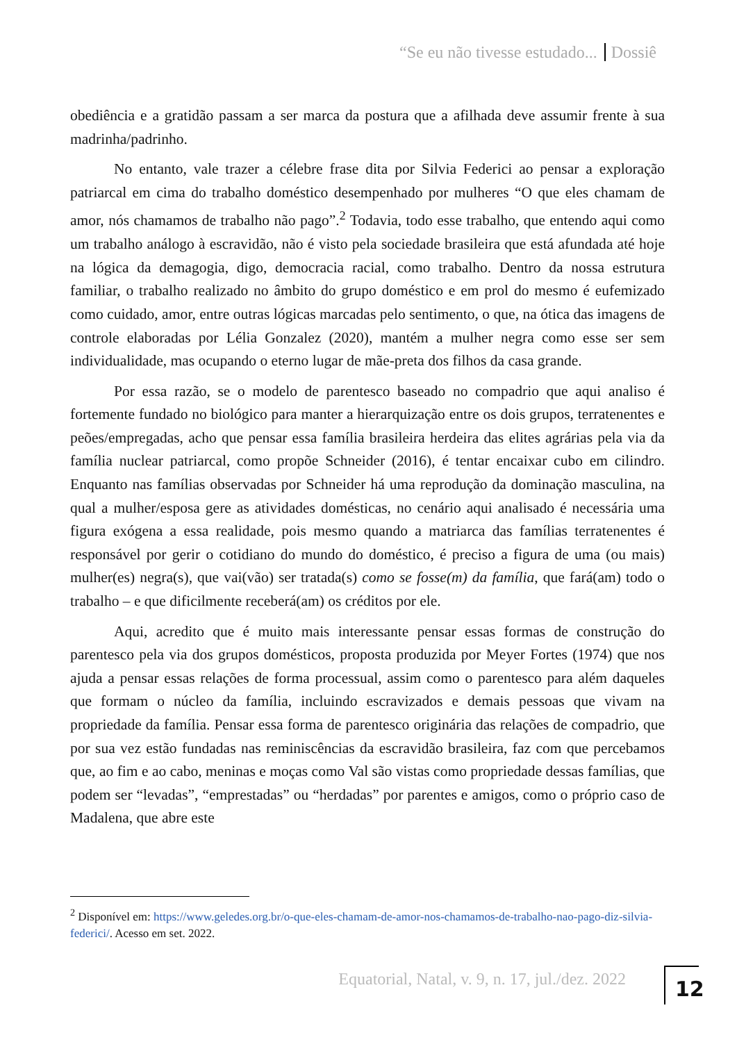“Se eu não tivesse estudado... Dossiê
obediência e a gratidão passam a ser marca da postura que a afilhada deve assumir frente à sua madrinha/padrinho.
No entanto, vale trazer a célebre frase dita por Silvia Federici ao pensar a exploração patriarcal em cima do trabalho doméstico desempenhado por mulheres “O que eles chamam de amor, nós chamamos de trabalho não pago”.<sup>2</sup> Todavia, todo esse trabalho, que entendo aqui como um trabalho análogo à escravidão, não é visto pela sociedade brasileira que está afundada até hoje na lógica da demagogia, digo, democracia racial, como trabalho. Dentro da nossa estrutura familiar, o trabalho realizado no âmbito do grupo doméstico e em prol do mesmo é eufemizado como cuidado, amor, entre outras lógicas marcadas pelo sentimento, o que, na ótica das imagens de controle elaboradas por Lélia Gonzalez (2020), mantém a mulher negra como esse ser sem individualidade, mas ocupando o eterno lugar de mãe-preta dos filhos da casa grande.
Por essa razão, se o modelo de parentesco baseado no compadrio que aqui analiso é fortemente fundado no biológico para manter a hierarquização entre os dois grupos, terratenentes e peões/empregadas, acho que pensar essa família brasileira herdeira das elites agrárias pela via da família nuclear patriarcal, como propõe Schneider (2016), é tentar encaixar cubo em cilindro. Enquanto nas famílias observadas por Schneider há uma reprodução da dominação masculina, na qual a mulher/esposa gere as atividades domésticas, no cenário aqui analisado é necessária uma figura exógena a essa realidade, pois mesmo quando a matriarca das famílias terratenentes é responsável por gerir o cotidiano do mundo do doméstico, é preciso a figura de uma (ou mais) mulher(es) negra(s), que vai(vão) ser tratada(s) como se fosse(m) da família, que fará(am) todo o trabalho – e que dificilmente receberá(am) os créditos por ele.
Aqui, acredito que é muito mais interessante pensar essas formas de construção do parentesco pela via dos grupos domésticos, proposta produzida por Meyer Fortes (1974) que nos ajuda a pensar essas relações de forma processual, assim como o parentesco para além daqueles que formam o núcleo da família, incluindo escravizados e demais pessoas que vivam na propriedade da família. Pensar essa forma de parentesco originária das relações de compadrio, que por sua vez estão fundadas nas reminiscências da escravidão brasileira, faz com que percebamos que, ao fim e ao cabo, meninas e moças como Val são vistas como propriedade dessas famílias, que podem ser “levadas”, “emprestadas” ou “herdadas” por parentes e amigos, como o próprio caso de Madalena, que abre este
<sup>2</sup> Disponível em: https://www.geledes.org.br/o-que-eles-chamam-de-amor-nos-chamamos-de-trabalho-nao-pago-diz-silvia-federici/. Acesso em set. 2022.
Equatorial, Natal, v. 9, n. 17, jul./dez. 2022
12